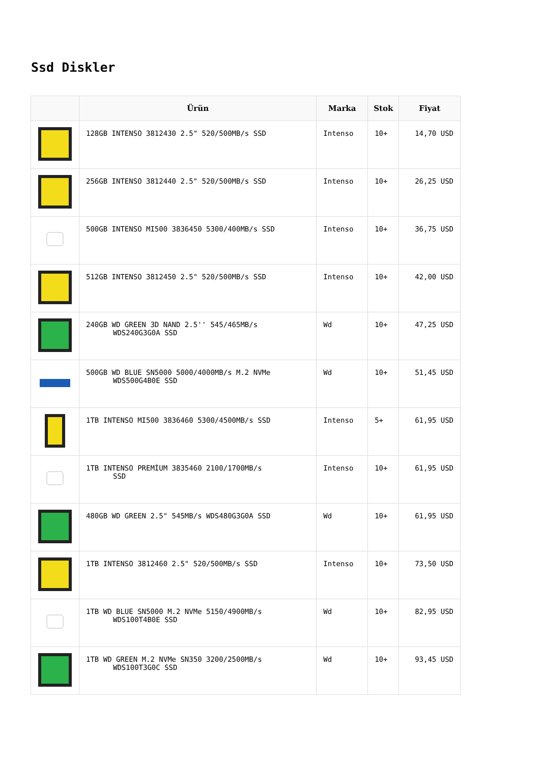Ssd Diskler
| | Ürün | Marka | Stok | Fiyat |
| --- | --- | --- | --- | --- |
| | 128GB INTENSO 3812430 2.5" 520/500MB/s SSD | Intenso | 10+ | 14,70 USD |
| | 256GB INTENSO 3812440 2.5" 520/500MB/s SSD | Intenso | 10+ | 26,25 USD |
| | 500GB INTENSO MI500 3836450 5300/400MB/s SSD | Intenso | 10+ | 36,75 USD |
| | 512GB INTENSO 3812450 2.5" 520/500MB/s SSD | Intenso | 10+ | 42,00 USD |
| | 240GB WD GREEN 3D NAND 2.5'' 545/465MB/s WDS240G3G0A SSD | Wd | 10+ | 47,25 USD |
| | 500GB WD BLUE SN5000 5000/4000MB/s M.2 NVMe WDS500G4B0E SSD | Wd | 10+ | 51,45 USD |
| | 1TB INTENSO MI500 3836460 5300/4500MB/s SSD | Intenso | 5+ | 61,95 USD |
| | 1TB INTENSO PREMİUM 3835460 2100/1700MB/s SSD | Intenso | 10+ | 61,95 USD |
| | 480GB WD GREEN 2.5" 545MB/s WDS480G3G0A SSD | Wd | 10+ | 61,95 USD |
| | 1TB INTENSO 3812460 2.5" 520/500MB/s SSD | Intenso | 10+ | 73,50 USD |
| | 1TB WD BLUE SN5000 M.2 NVMe 5150/4900MB/s WDS100T4B0E SSD | Wd | 10+ | 82,95 USD |
| | 1TB WD GREEN M.2 NVMe SN350 3200/2500MB/s WDS100T3G0C SSD | Wd | 10+ | 93,45 USD |